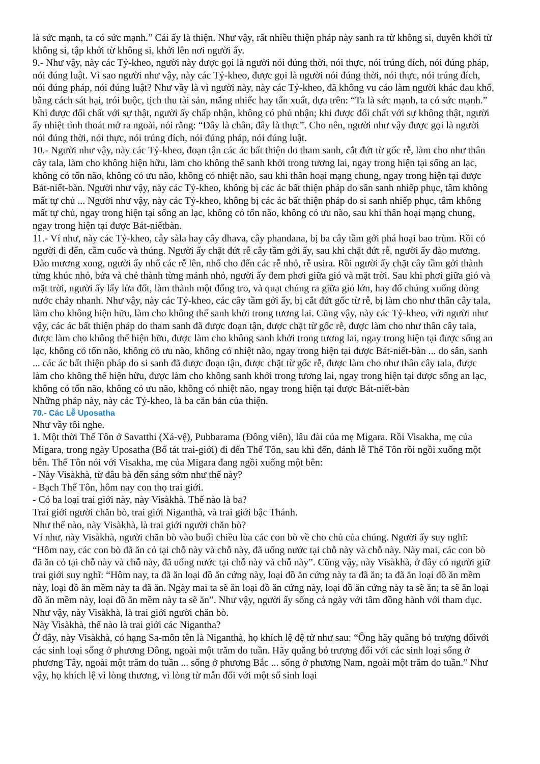là sức mạnh, ta có sức mạnh.” Cái ấy là thiện. Như vậy, rất nhiều thiện pháp này sanh ra từ không si, duyên khởi từ không si, tập khởi từ không si, khởi lên nơi người ấy.
9.- Như vậy, này các Tỷ-kheo, người này được gọi là người nói đúng thời, nói thực, nói trúng đích, nói đúng pháp, nói đúng luật. Vì sao người như vậy, này các Tỷ-kheo, được gọi là người nói đúng thời, nói thực, nói trúng đích, nói đúng pháp, nói đúng luật? Như vầy là vì người này, này các Tỷ-kheo, đã không vu cáo làm người khác đau khổ, bằng cách sát hại, trói buộc, tịch thu tài sản, mắng nhiếc hay tẩn xuất, dựa trên: “Ta là sức mạnh, ta có sức mạnh.” Khi được đối chất với sự thật, người ấy chấp nhận, không có phủ nhận; khi được đối chất với sự không thật, người ấy nhiệt tình thoát mở ra ngoài, nói rằng: “Đây là chân, đây là thực”. Cho nên, người như vậy được gọi là người nói đúng thời, nói thực, nói trúng đích, nói đúng pháp, nói đúng luật.
10.- Người như vậy, này các Tỷ-kheo, đoạn tận các ác bất thiện do tham sanh, cắt đứt từ gốc rễ, làm cho như thân cây tala, làm cho không hiện hữu, làm cho không thể sanh khởi trong tương lai, ngay trong hiện tại sống an lạc, không có tổn não, không có ưu não, không có nhiệt não, sau khi thân hoại mạng chung, ngay trong hiện tại được Bát-niết-bàn. Người như vậy, này các Tỷ-kheo, không bị các ác bất thiện pháp do sân sanh nhiếp phục, tâm không mất tự chủ ... Người như vậy, này các Tỷ-kheo, không bị các ác bất thiện pháp do si sanh nhiếp phục, tâm không mất tự chủ, ngay trong hiện tại sống an lạc, không có tổn não, không có ưu não, sau khi thân hoại mạng chung, ngay trong hiện tại được Bát-niếtbàn.
11.- Ví như, này các Tỷ-kheo, cây sàla hay cây dhava, cây phandana, bị ba cây tầm gởi phá hoại bao trùm. Rồi có người đi đến, cầm cuốc và thúng. Người ấy chặt đứt rễ cây tầm gởi ấy, sau khi chặt đứt rễ, người ấy đào mương. Đào mương xong, người ấy nhổ các rễ lên, nhổ cho đến các rễ nhỏ, rễ usira. Rồi người ấy chặt cây tầm gởi thành từng khúc nhỏ, bửa và chẻ thành từng mảnh nhỏ, người ấy đem phơi giữa gió và mặt trời. Sau khi phơi giữa gió và mặt trời, người ấy lấy lửa đốt, làm thành một đống tro, và quạt chúng ra giữa gió lớn, hay đổ chúng xuống dòng nước chảy nhanh. Như vậy, này các Tỷ-kheo, các cây tầm gởi ấy, bị cắt đứt gốc từ rễ, bị làm cho như thân cây tala, làm cho không hiện hữu, làm cho không thể sanh khởi trong tương lai. Cũng vậy, này các Tỷ-kheo, với người như vậy, các ác bất thiện pháp do tham sanh đã được đoạn tận, được chặt từ gốc rễ, được làm cho như thân cây tala, được làm cho không thể hiện hữu, được làm cho không sanh khởi trong tương lai, ngay trong hiện tại được sống an lạc, không có tổn não, không có ưu não, không có nhiệt não, ngay trong hiện tại được Bát-niết-bàn ... do sân, sanh ... các ác bất thiện pháp do si sanh đã được đoạn tận, được chặt từ gốc rễ, được làm cho như thân cây tala, được làm cho không thể hiện hữu, được làm cho không sanh khởi trong tương lai, ngay trong hiện tại được sống an lạc, không có tổn não, không có ưu não, không có nhiệt não, ngay trong hiện tại được Bát-niết-bàn
Những pháp này, này các Tỷ-kheo, là ba căn bản của thiện.
70.- Các Lễ Uposatha
Như vầy tôi nghe.
1. Một thời Thế Tôn ở Savatthi (Xá-vệ), Pubbarama (Đông viên), lâu đài của mẹ Migara. Rồi Visakha, mẹ của Migara, trong ngày Uposatha (Bố tát trai-giới) đi đến Thế Tôn, sau khi đến, đảnh lễ Thế Tôn rồi ngồi xuống một bên. Thế Tôn nói với Visakha, mẹ của Migara đang ngồi xuống một bên:
- Này Visàkhà, từ đâu bà đến sáng sớm như thế này?
- Bạch Thế Tôn, hôm nay con thọ trai giới.
- Có ba loại trai giới này, này Visàkhà. Thế nào là ba?
Trai giới người chăn bò, trai giới Niganthà, và trai giới bậc Thánh.
Như thế nào, này Visàkhà, là trai giới người chăn bò?
Ví như, này Visàkhà, người chăn bò vào buổi chiều lùa các con bò về cho chủ của chúng. Người ấy suy nghĩ: “Hôm nay, các con bò đã ăn cỏ tại chỗ này và chỗ này, đã uống nước tại chỗ này và chỗ này. Này mai, các con bò đã ăn cỏ tại chỗ này và chỗ này, đã uống nước tại chỗ này và chỗ này”. Cũng vậy, này Visàkhà, ở đây có người giữ trai giới suy nghĩ: “Hôm nay, ta đã ăn loại đồ ăn cứng này, loại đồ ăn cứng này ta đã ăn; ta đã ăn loại đồ ăn mềm này, loại đồ ăn mềm này ta đã ăn. Ngày mai ta sẽ ăn loại đồ ăn cứng này, loại đồ ăn cứng này ta sẽ ăn; ta sẽ ăn loại đồ ăn mềm này, loại đồ ăn mềm này ta sẽ ăn”. Như vậy, người ấy sống cả ngày với tâm đồng hành với tham dục. Như vậy, này Visàkhà, là trai giới người chăn bò.
Này Visàkhà, thế nào là trai giới các Nigantha?
Ở đây, này Visàkhà, có hạng Sa-môn tên là Niganthà, họ khích lệ đệ tử như sau: “Ông hãy quăng bỏ trượng đốivới các sinh loại sống ở phương Đông, ngoài một trăm do tuần. Hãy quăng bỏ trượng đối với các sinh loại sống ở phương Tây, ngoài một trăm do tuần ... sống ở phương Bắc ... sống ở phương Nam, ngoài một trăm do tuần.” Như vậy, họ khích lệ vì lòng thương, vì lòng từ mẫn đối với một số sinh loại